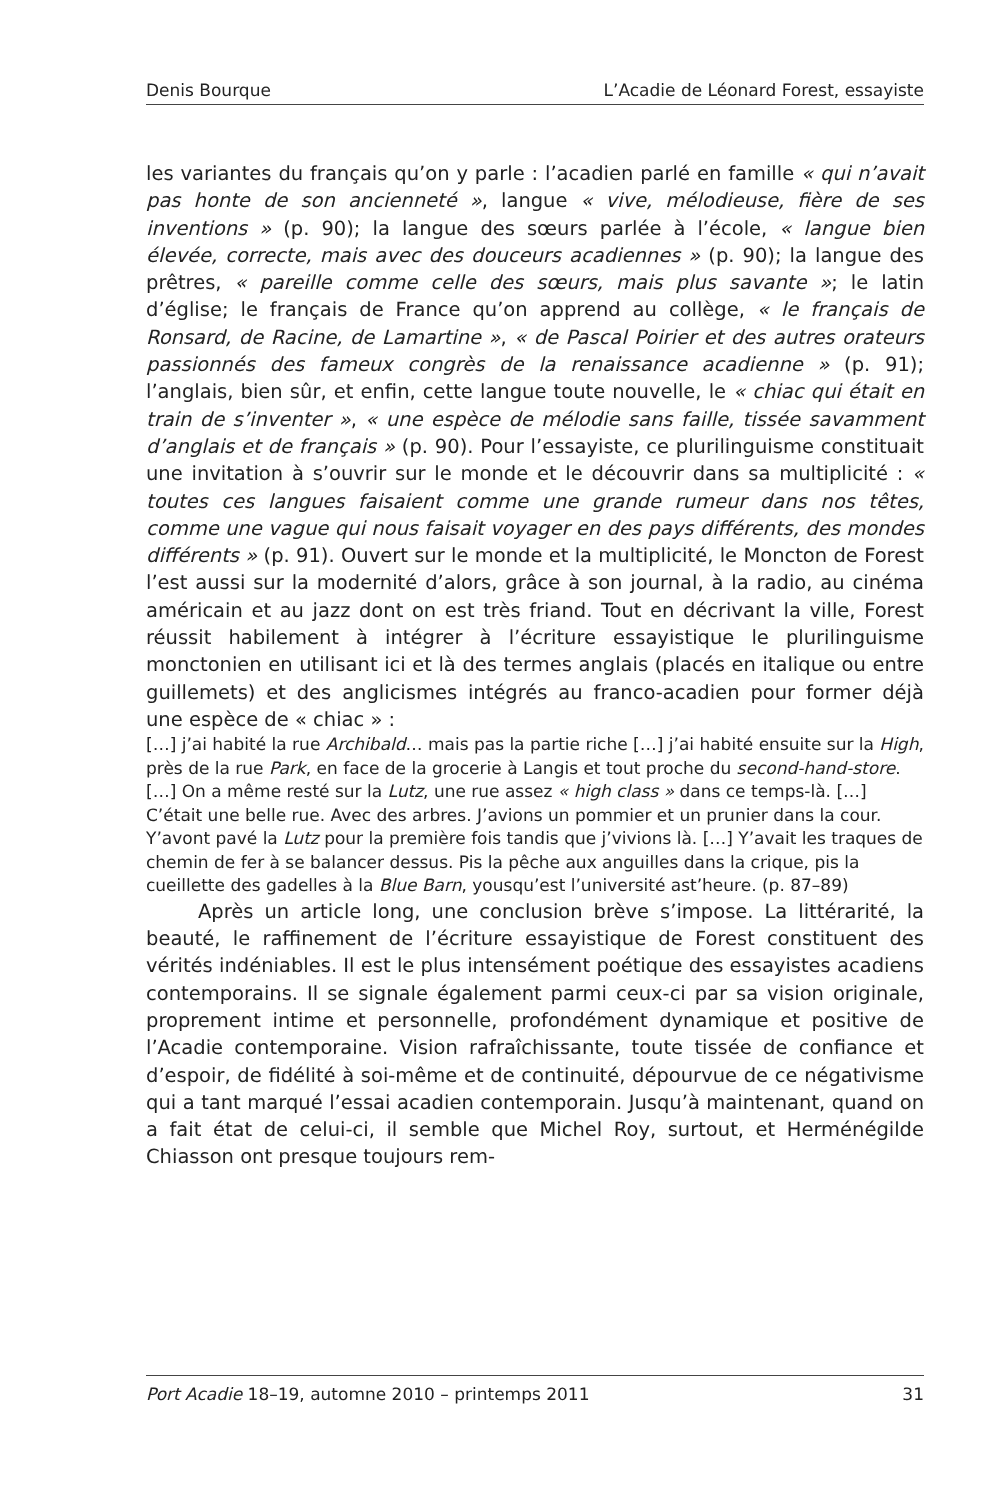Denis Bourque L’Acadie de Léonard Forest, essayiste
les variantes du français qu’on y parle : l’acadien parlé en famille « qui n’avait pas honte de son ancienneté », langue « vive, mélodieuse, fière de ses inventions » (p. 90); la langue des sœurs parlée à l’école, « langue bien élevée, correcte, mais avec des douceurs acadiennes » (p. 90); la langue des prêtres, « pareille comme celle des sœurs, mais plus savante »; le latin d’église; le français de France qu’on apprend au collège, « le français de Ronsard, de Racine, de Lamartine », « de Pascal Poirier et des autres orateurs passionnés des fameux congrès de la renaissance acadienne » (p. 91); l’anglais, bien sûr, et enfin, cette langue toute nouvelle, le « chiac qui était en train de s’inventer », « une espèce de mélodie sans faille, tissée savamment d’anglais et de français » (p. 90). Pour l’essayiste, ce plurilinguisme constituait une invitation à s’ouvrir sur le monde et le découvrir dans sa multiplicité : « toutes ces langues faisaient comme une grande rumeur dans nos têtes, comme une vague qui nous faisait voyager en des pays différents, des mondes différents » (p. 91). Ouvert sur le monde et la multiplicité, le Moncton de Forest l’est aussi sur la modernité d’alors, grâce à son journal, à la radio, au cinéma américain et au jazz dont on est très friand. Tout en décrivant la ville, Forest réussit habilement à intégrer à l’écriture essayistique le plurilinguisme monctonien en utilisant ici et là des termes anglais (placés en italique ou entre guillemets) et des anglicismes intégrés au franco-acadien pour former déjà une espèce de « chiac » :
[…] j’ai habité la rue Archibald… mais pas la partie riche […] j’ai habité ensuite sur la High, près de la rue Park, en face de la grocerie à Langis et tout proche du second-hand-store. […] On a même resté sur la Lutz, une rue assez « high class » dans ce temps-là. […] C’était une belle rue. Avec des arbres. J’avions un pommier et un prunier dans la cour. Y’avont pavé la Lutz pour la première fois tandis que j’vivions là. […] Y’avait les traques de chemin de fer à se balancer dessus. Pis la pêche aux anguilles dans la crique, pis la cueillette des gadelles à la Blue Barn, yousqu’est l’université ast’heure. (p. 87–89)
Après un article long, une conclusion brève s’impose. La littérarité, la beauté, le raffinement de l’écriture essayistique de Forest constituent des vérités indéniables. Il est le plus intensément poétique des essayistes acadiens contemporains. Il se signale également parmi ceux-ci par sa vision originale, proprement intime et personnelle, profondément dynamique et positive de l’Acadie contemporaine. Vision rafraîchissante, toute tissée de confiance et d’espoir, de fidélité à soi-même et de continuité, dépourvue de ce négativisme qui a tant marqué l’essai acadien contemporain. Jusqu’à maintenant, quand on a fait état de celui-ci, il semble que Michel Roy, surtout, et Herménégilde Chiasson ont presque toujours rem-
Port Acadie 18–19, automne 2010 – printemps 2011 31